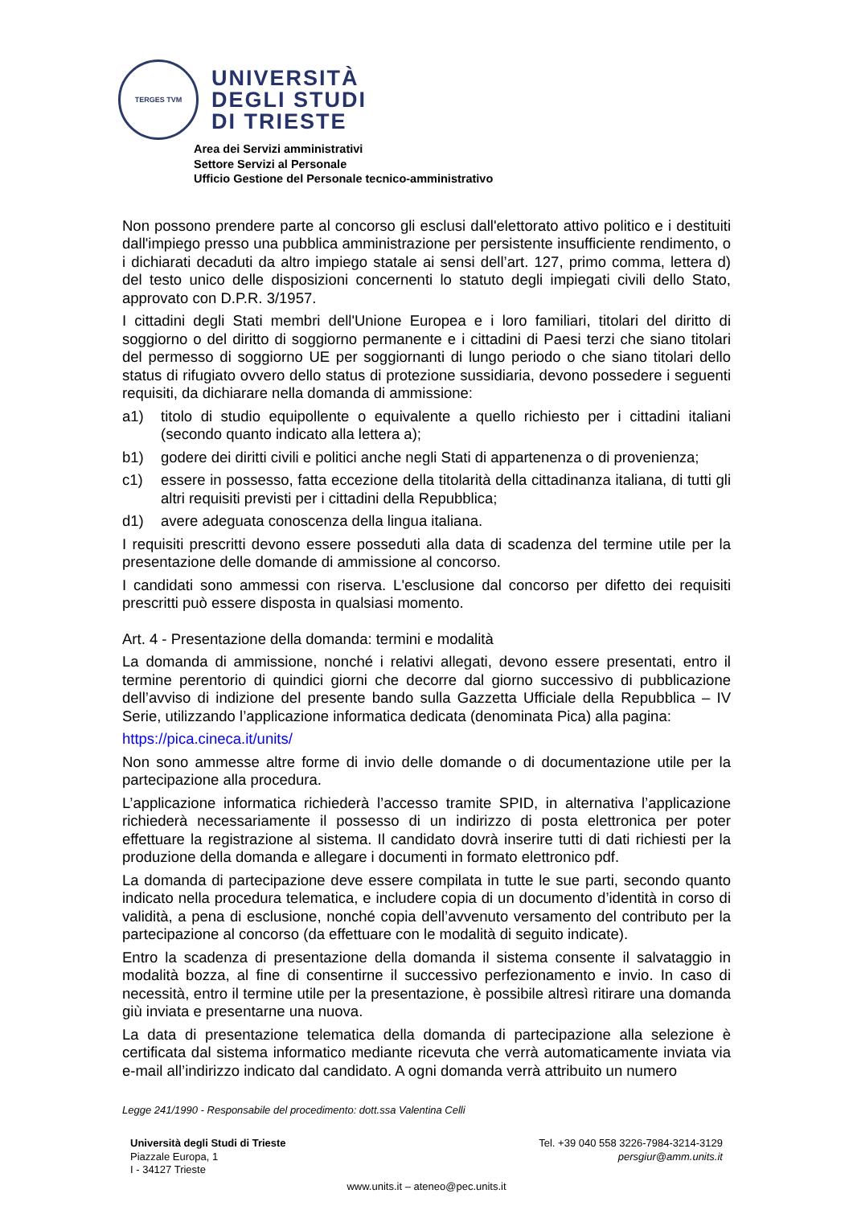TERGES TVM
UNIVERSITÀ
DEGLI STUDI
DI TRIESTE
Area dei Servizi amministrativi
Settore Servizi al Personale
Ufficio Gestione del Personale tecnico-amministrativo
Non possono prendere parte al concorso gli esclusi dall'elettorato attivo politico e i destituiti dall'impiego presso una pubblica amministrazione per persistente insufficiente rendimento, o i dichiarati decaduti da altro impiego statale ai sensi dell’art. 127, primo comma, lettera d) del testo unico delle disposizioni concernenti lo statuto degli impiegati civili dello Stato, approvato con D.P.R. 3/1957.
I cittadini degli Stati membri dell'Unione Europea e i loro familiari, titolari del diritto di soggiorno o del diritto di soggiorno permanente e i cittadini di Paesi terzi che siano titolari del permesso di soggiorno UE per soggiornanti di lungo periodo o che siano titolari dello status di rifugiato ovvero dello status di protezione sussidiaria, devono possedere i seguenti requisiti, da dichiarare nella domanda di ammissione:
a1) titolo di studio equipollente o equivalente a quello richiesto per i cittadini italiani (secondo quanto indicato alla lettera a);
b1) godere dei diritti civili e politici anche negli Stati di appartenenza o di provenienza;
c1) essere in possesso, fatta eccezione della titolarità della cittadinanza italiana, di tutti gli altri requisiti previsti per i cittadini della Repubblica;
d1) avere adeguata conoscenza della lingua italiana.
I requisiti prescritti devono essere posseduti alla data di scadenza del termine utile per la presentazione delle domande di ammissione al concorso.
I candidati sono ammessi con riserva. L'esclusione dal concorso per difetto dei requisiti prescritti può essere disposta in qualsiasi momento.
Art. 4 - Presentazione della domanda: termini e modalità
La domanda di ammissione, nonché i relativi allegati, devono essere presentati, entro il termine perentorio di quindici giorni che decorre dal giorno successivo di pubblicazione dell’avviso di indizione del presente bando sulla Gazzetta Ufficiale della Repubblica – IV Serie, utilizzando l’applicazione informatica dedicata (denominata Pica) alla pagina:
https://pica.cineca.it/units/
Non sono ammesse altre forme di invio delle domande o di documentazione utile per la partecipazione alla procedura.
L’applicazione informatica richiederà l’accesso tramite SPID, in alternativa l’applicazione richiederà necessariamente il possesso di un indirizzo di posta elettronica per poter effettuare la registrazione al sistema. Il candidato dovrà inserire tutti di dati richiesti per la produzione della domanda e allegare i documenti in formato elettronico pdf.
La domanda di partecipazione deve essere compilata in tutte le sue parti, secondo quanto indicato nella procedura telematica, e includere copia di un documento d’identità in corso di validità, a pena di esclusione, nonché copia dell’avvenuto versamento del contributo per la partecipazione al concorso (da effettuare con le modalità di seguito indicate).
Entro la scadenza di presentazione della domanda il sistema consente il salvataggio in modalità bozza, al fine di consentirne il successivo perfezionamento e invio. In caso di necessità, entro il termine utile per la presentazione, è possibile altresì ritirare una domanda giù inviata e presentarne una nuova.
La data di presentazione telematica della domanda di partecipazione alla selezione è certificata dal sistema informatico mediante ricevuta che verrà automaticamente inviata via e-mail all’indirizzo indicato dal candidato. A ogni domanda verrà attribuito un numero
Legge 241/1990 - Responsabile del procedimento: dott.ssa Valentina Celli
Università degli Studi di Trieste
Piazzale Europa, 1
I - 34127 Trieste
Tel. +39 040 558 3226-7984-3214-3129
persgiur@amm.units.it
www.units.it – ateneo@pec.units.it